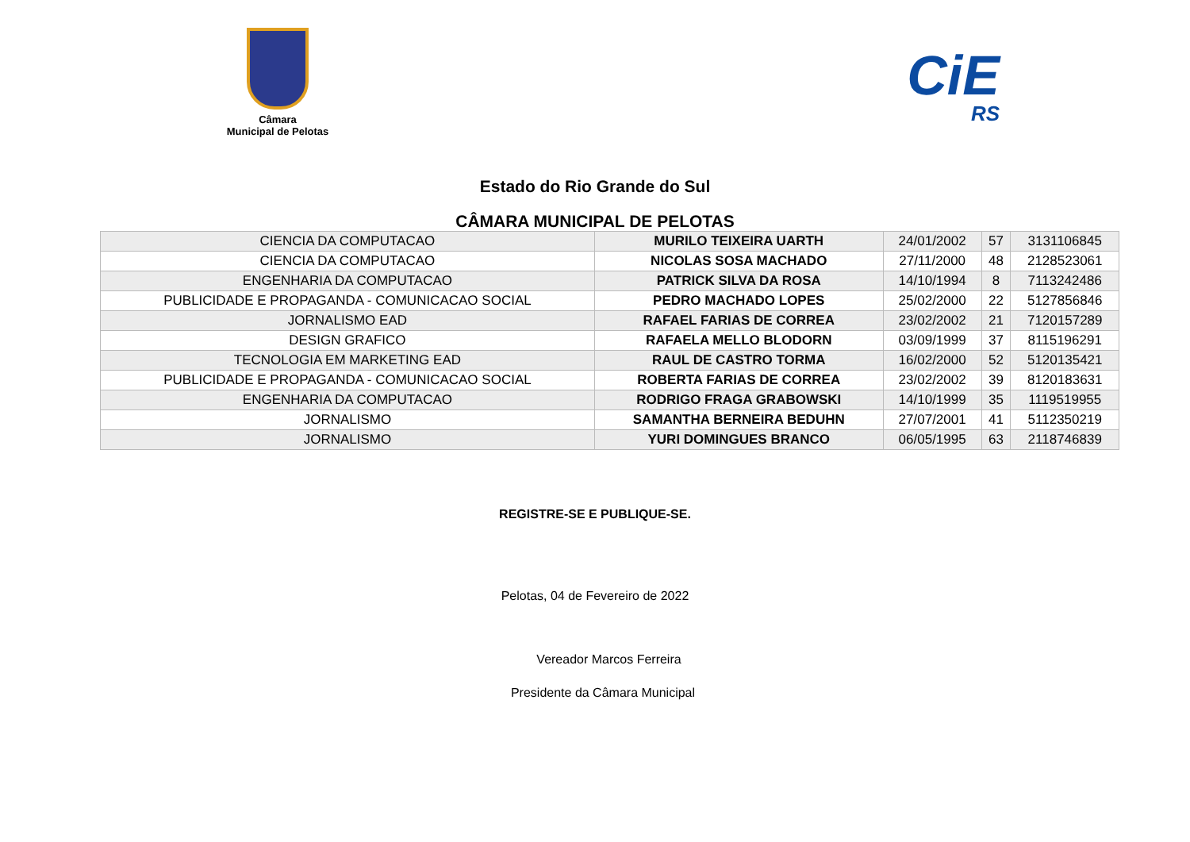Câmara
Municipal de Pelotas
CiE
RS
Estado do Rio Grande do Sul
CÂMARA MUNICIPAL DE PELOTAS
| CIENCIA DA COMPUTACAO | MURILO TEIXEIRA UARTH | 24/01/2002 | 57 | 3131106845 |
| CIENCIA DA COMPUTACAO | NICOLAS SOSA MACHADO | 27/11/2000 | 48 | 2128523061 |
| ENGENHARIA DA COMPUTACAO | PATRICK SILVA DA ROSA | 14/10/1994 | 8 | 7113242486 |
| PUBLICIDADE E PROPAGANDA - COMUNICACAO SOCIAL | PEDRO MACHADO LOPES | 25/02/2000 | 22 | 5127856846 |
| JORNALISMO EAD | RAFAEL FARIAS DE CORREA | 23/02/2002 | 21 | 7120157289 |
| DESIGN GRAFICO | RAFAELA MELLO BLODORN | 03/09/1999 | 37 | 8115196291 |
| TECNOLOGIA EM MARKETING EAD | RAUL DE CASTRO TORMA | 16/02/2000 | 52 | 5120135421 |
| PUBLICIDADE E PROPAGANDA - COMUNICACAO SOCIAL | ROBERTA FARIAS DE CORREA | 23/02/2002 | 39 | 8120183631 |
| ENGENHARIA DA COMPUTACAO | RODRIGO FRAGA GRABOWSKI | 14/10/1999 | 35 | 1119519955 |
| JORNALISMO | SAMANTHA BERNEIRA BEDUHN | 27/07/2001 | 41 | 5112350219 |
| JORNALISMO | YURI DOMINGUES BRANCO | 06/05/1995 | 63 | 2118746839 |
REGISTRE-SE E PUBLIQUE-SE.
Pelotas, 04 de Fevereiro de 2022
Vereador Marcos Ferreira
Presidente da Câmara Municipal